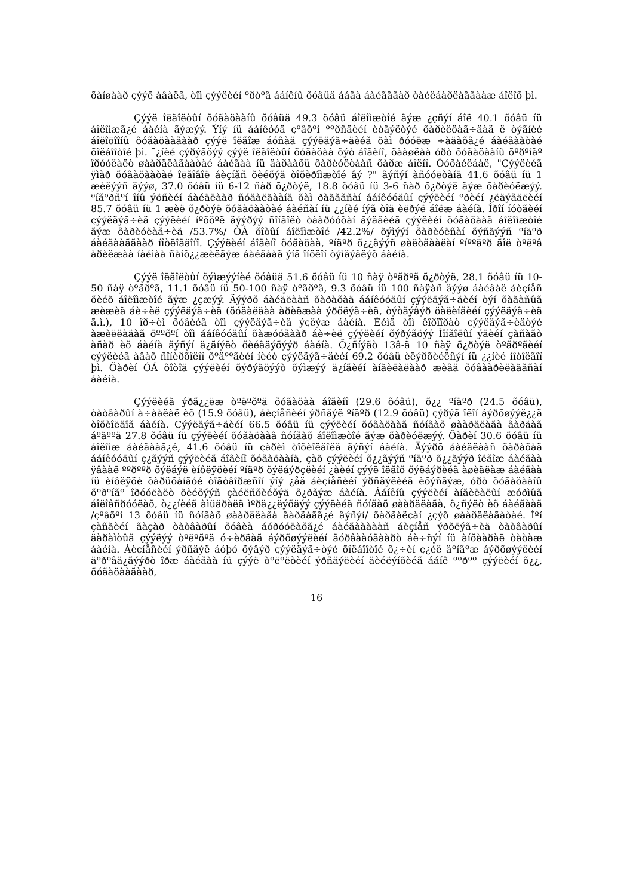õàíøààð çýýë àâàëã, òîì çýýëèéí ºðòºã ááíêíû õóâüä ááãà áàéãããàð òàéëáàðëàããààæ áîëîõ þì.
Çýýë îëãîëòûí õóãàöààíû õóâüä 49.3 õóâü áîëîìæòîé ãýæ ¿çñýí áîë 40.1 õóâü íü áîëîìæã¿é áàéíà ãýæýý. Ýíý íü ááíêóóä çºâõºí ººðñäèéí èòãýëòýé õàðèëöàã÷äàä ë òýãíèé áîëîöîîíû õóãàöààãààð çýýë îëãîæ áóñàä çýýëäýã÷äèéã õàì ðóóëæ ÷àäàõã¿é áàéãààòàé õîëáîîòîé þì. ¯¿íèé çýðýãöýý çýýë îëãîëòûí õóãàöàà õýò áîãèíî, öààøëàà óðò õóãàöààíû õºðºíãº îðóóëàëò øààðäëàãààòàé áàéãàà íü äàðààõü õàðèóëòààñ õàðæ áîëíî. Òóõàéëáàë, "Çýýëèéã ÿìàð õóãàöààòàé îëãîâîë áèçíåñ õèéõýä òîõèðîìæòîé âý ?" ãýñýí àñóóëòàíä 41.6 õóâü íü 1 æèëýýñ äýýø, 37.0 õóâü íü 6-12 ñàð õ¿ðòýë, 18.8 õóâü íü 3-6 ñàð õ¿ðòýë ãýæ õàðèóëæýý. ªíãºðñºí îíû ýöñèéí áàéäëààð ñóäàëãààíä õàì ðàãããñàí ááíêóóäûí çýýëèéí ºðèéí ¿ëäýãäëèéí 85.7 õóâü íü 1 æèë õ¿ðòýë õóãàöààòàé áàéñàí íü ¿¿íèé íýã òîä èëðýë áîëæ áàéíà. Îðîí íóòãèéí çýýëäýã÷èä çýýëèéí íºõöºë äýýðýý ñîíãîëò òààðóóõàí ãýäãèéã çýýëèéí õóãàöààã áîëîìæòîé ãýæ õàðèóëàã÷èä /53.7%/ ÓÁ õîòûí áîëîìæòîé /42.2%/ õýìýýí õàðèóëñàí õýñãýýñ ºíäºð áàéãààããààð íîòëîãäîíî. Çýýëèéí áîãèíî õóãàöàà, ºíäºð õ¿¿ãýýñ øàëòãààëàí ºíººäºð ãîë òºëºâ àðèëæàà íàéìàà ñàíõ¿¿æèëãýæ áàéãààã ýíä îíöëîí òýìäýãëýõ áàéíà.
Çýýë îëãîëòûí õýìæýýíèé õóâüä 51.6 õóâü íü 10 ñàÿ òºãðºã õ¿ðòýë, 28.1 õóâü íü 10-50 ñàÿ òºãðºã, 11.1 õóâü íü 50-100 ñàÿ òºãðºã, 9.3 õóâü íü 100 ñàÿàñ äýýø áàéâàë áèçíåñ õèéõ áîëîìæòîé ãýæ ¿çæýý. Äýýðõ áàéäëààñ õàðàõàä ááíêóóäûí çýýëäýã÷äèéí òýí õàãàñûã æèæèã áè÷èë çýýëäýã÷èä (õóäàëäàà àðèëæàà ýðõëýã÷èä, òýòãýâýð öàëèíãèéí çýýëäýã÷èä ã.ì.), 10 îð÷èì õóâèéã òîì çýýëäýã÷èä ýçëýæ áàéíà. Èéìä òîì êîðïîðàò çýýëäýã÷èäòýé àæèëëàäàã öººõºí òîì ááíêóóäûí õàæóóãààð áè÷èë çýýëèéí õýðýãöýý Ìîíãîëûí ýäèéí çàñàãò àñàð èõ áàéíà ãýñýí ä¿ãíýëò õèéãäýõýýð áàéíà. Õ¿ñíýãò 13â-ä 10 ñàÿ õ¿ðòýë òºãðºãèéí çýýëèéã àâàõ ñîíèðõîëîî õºäººãèéí íèéò çýýëäýã÷äèéí 69.2 õóâü èëýðõèéëñýí íü ¿¿íèé íîòîëãîî þì. Õàðèí ÓÁ õîòîä çýýëèéí õýðýãöýýò õýìæýý ä¿íãèéí àíãèëàëààð æèãä õóâààðèëàããñàí áàéíà.
Çýýëèéã ýðã¿¿ëæ òºëºõºä õóãàöàà áîãèíî (29.6 õóâü), õ¿¿ ºíäºð (24.5 õóâü), òàòâàðûí à÷ààëàë èõ (15.9 õóâü), áèçíåñèéí ýðñäýë ºíäºð (12.9 õóâü) çýðýã îëîí áýðõøýýë¿¿ä òîõèîëäîã áàéíà. Çýýëäýã÷äèéí 66.5 õóâü íü çýýëèéí õóãàöààã ñóíãàõ øààðäëàãà ãàðäàã áºãººä 27.8 õóâü íü çýýëèéí õóãàöààã ñóíãàõ áîëîìæòîé ãýæ õàðèóëæýý. Õàðèí 30.6 õóâü íü áîëîìæ áàéãààã¿é, 41.6 õóâü íü çàðèì òîõèîëäîëä ãýñýí áàéíà. Äýýðõ áàéäëààñ õàðàõàä ááíêóóäûí ç¿ãýýñ çýýëèéã áîãèíî õóãàöààíä, çàõ çýýëèéí õ¿¿ãýýñ ºíäºð õ¿¿ãýýð îëãîæ áàéãàà ÿâààë ººðººð õýëáýë èíôëÿöèéí ºíäºð õýëáýðçëèéí ¿àèéí çýýë îëãîõ õýëáýðèéã àøèãëàæ áàéãàà íü èíôëÿöè õàðüöàíãóé òîãòâîðæñîí ýíý ¿åä áèçíåñèéí ýðñäýëèéã èõýñãýæ, óðò õóãàöààíû õºðºíãº îðóóëàëò õèéõýýñ çàéëñõèéõýä õ¿ðãýæ áàéíà. Ááíêíû çýýëèéí àíãèëàëûí æóðìûã áîëîâñðóóëàõ, ò¿¿íèéã àìüäðàëä ìºðä¿¿ëýõäýý çýýëèéã ñóíãàõ øààðäëàãà, õ¿ñýëò èõ áàéãààã /çºâõºí 13 õóâü íü ñóíãàõ øààðäëàãà ãàðäàãã¿é ãýñýí/ õàðãàëçàí ¿çýõ øààðäëàãàòàé. Ìºí çàñãèéí ãàçàð òàòâàðûí õóâèà áóðóóëàõã¿é áàéãàààààñ áèçíåñ ýðõëýã÷èä òàòâàðûí äàðàìòûã çýýëýý òºëºõºä ó÷èðäàã áýðõøýýëèéí ãóðâààóãààðò áè÷ñýí íü àíõààðàë òàòàæ áàéíà. Áèçíåñèéí ýðñäýë áóþó öýâýð çýýëäýã÷òýé õîëáîîòîé õ¿÷èí ç¿éë äºíãºæ áýðõøýýëèéí äºðºâä¿ãýýðò îðæ áàéãàà íü çýýë òºëºëòèéí ýðñäýëèéí äèéëýíõèéã ááíê ººðºº çýýëèéí õ¿¿, õóãàöààãààð,
16